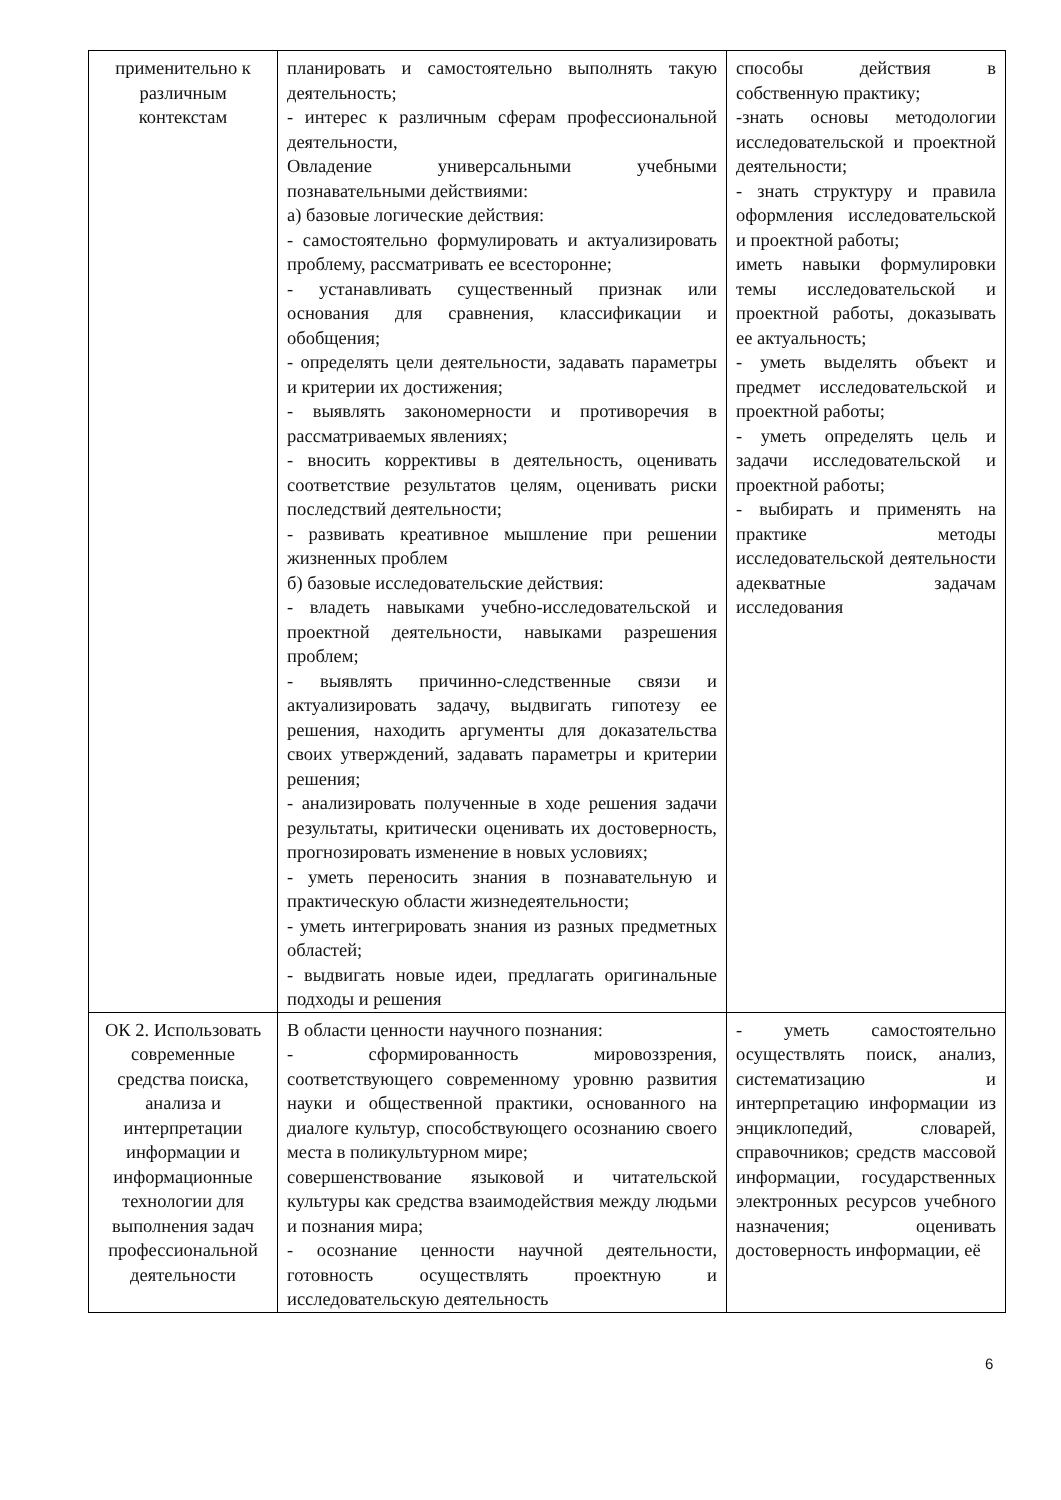| применительно к различным контекстам | планировать и самостоятельно выполнять такую деятельность; - интерес к различным сферам профессиональной деятельности, Овладение универсальными учебными познавательными действиями: а) базовые логические действия: - самостоятельно формулировать и актуализировать проблему, рассматривать ее всесторонне; - устанавливать существенный признак или основания для сравнения, классификации и обобщения; - определять цели деятельности, задавать параметры и критерии их достижения; - выявлять закономерности и противоречия в рассматриваемых явлениях; - вносить коррективы в деятельность, оценивать соответствие результатов целям, оценивать риски последствий деятельности; - развивать креативное мышление при решении жизненных проблем б) базовые исследовательские действия: - владеть навыками учебно-исследовательской и проектной деятельности, навыками разрешения проблем; - выявлять причинно-следственные связи и актуализировать задачу, выдвигать гипотезу ее решения, находить аргументы для доказательства своих утверждений, задавать параметры и критерии решения; - анализировать полученные в ходе решения задачи результаты, критически оценивать их достоверность, прогнозировать изменение в новых условиях; - уметь переносить знания в познавательную и практическую области жизнедеятельности; - уметь интегрировать знания из разных предметных областей; - выдвигать новые идеи, предлагать оригинальные подходы и решения | способы действия в собственную практику; -знать основы методологии исследовательской и проектной деятельности; - знать структуру и правила оформления исследовательской и проектной работы; иметь навыки формулировки темы исследовательской и проектной работы, доказывать ее актуальность; - уметь выделять объект и предмет исследовательской и проектной работы; - уметь определять цель и задачи исследовательской и проектной работы; - выбирать и применять на практике методы исследовательской деятельности адекватные задачам исследования |
| ОК 2. Использовать современные средства поиска, анализа и интерпретации информации и информационные технологии для выполнения задач профессиональной деятельности | В области ценности научного познания: - сформированность мировоззрения, соответствующего современному уровню развития науки и общественной практики, основанного на диалоге культур, способствующего осознанию своего места в поликультурном мире; совершенствование языковой и читательской культуры как средства взаимодействия между людьми и познания мира; - осознание ценности научной деятельности, готовность осуществлять проектную и исследовательскую деятельность | - уметь самостоятельно осуществлять поиск, анализ, систематизацию и интерпретацию информации из энциклопедий, словарей, справочников; средств массовой информации, государственных электронных ресурсов учебного назначения; оценивать достоверность информации, её |
6